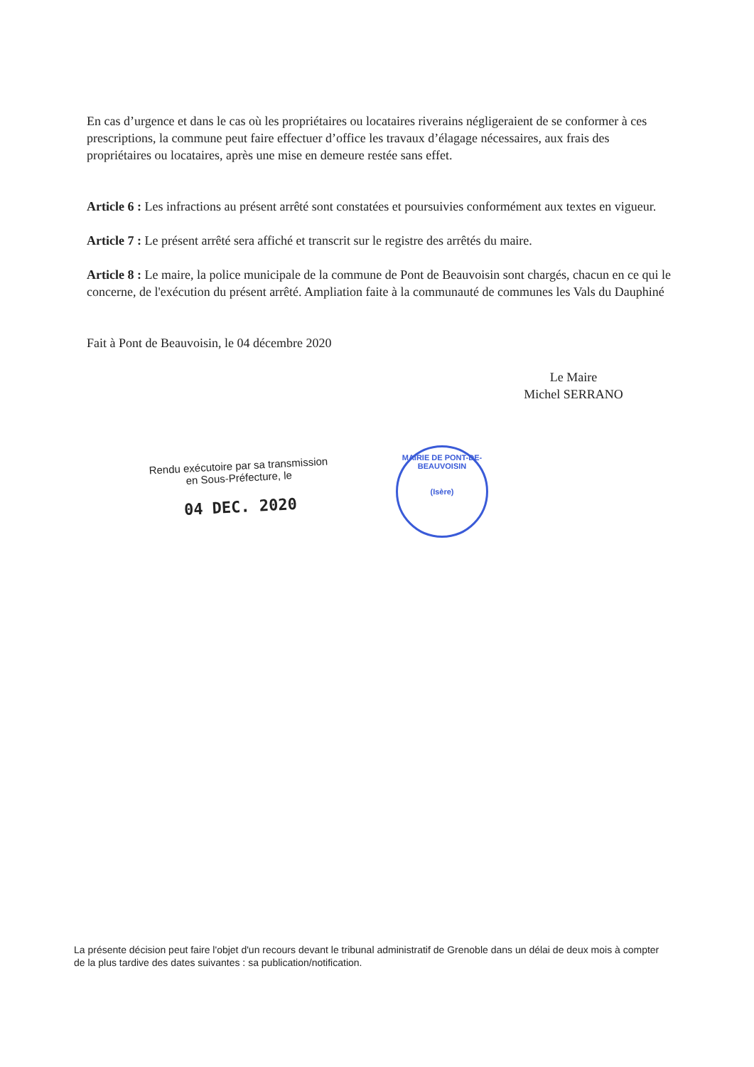En cas d’urgence et dans le cas où les propriétaires ou locataires riverains négligeraient de se conformer à ces prescriptions, la commune peut faire effectuer d’office les travaux d’élagage nécessaires, aux frais des propriétaires ou locataires, après une mise en demeure restée sans effet.
Article 6 : Les infractions au présent arrêté sont constatées et poursuivies conformément aux textes en vigueur.
Article 7 : Le présent arrêté sera affiché et transcrit sur le registre des arrêtés du maire.
Article 8 : Le maire, la police municipale de la commune de Pont de Beauvoisin sont chargés, chacun en ce qui le concerne, de l'exécution du présent arrêté. Ampliation faite à la communauté de communes les Vals du Dauphiné
Fait à Pont de Beauvoisin, le 04 décembre 2020
Le Maire
Michel SERRANO
Rendu exécutoire par sa transmission
en Sous-Préfecture, le
04 DEC. 2020
MAIRIE DE PONT-DE-BEAUVOISIN
(Isère)
La présente décision peut faire l'objet d'un recours devant le tribunal administratif de Grenoble dans un délai de deux mois à compter de la plus tardive des dates suivantes : sa publication/notification.